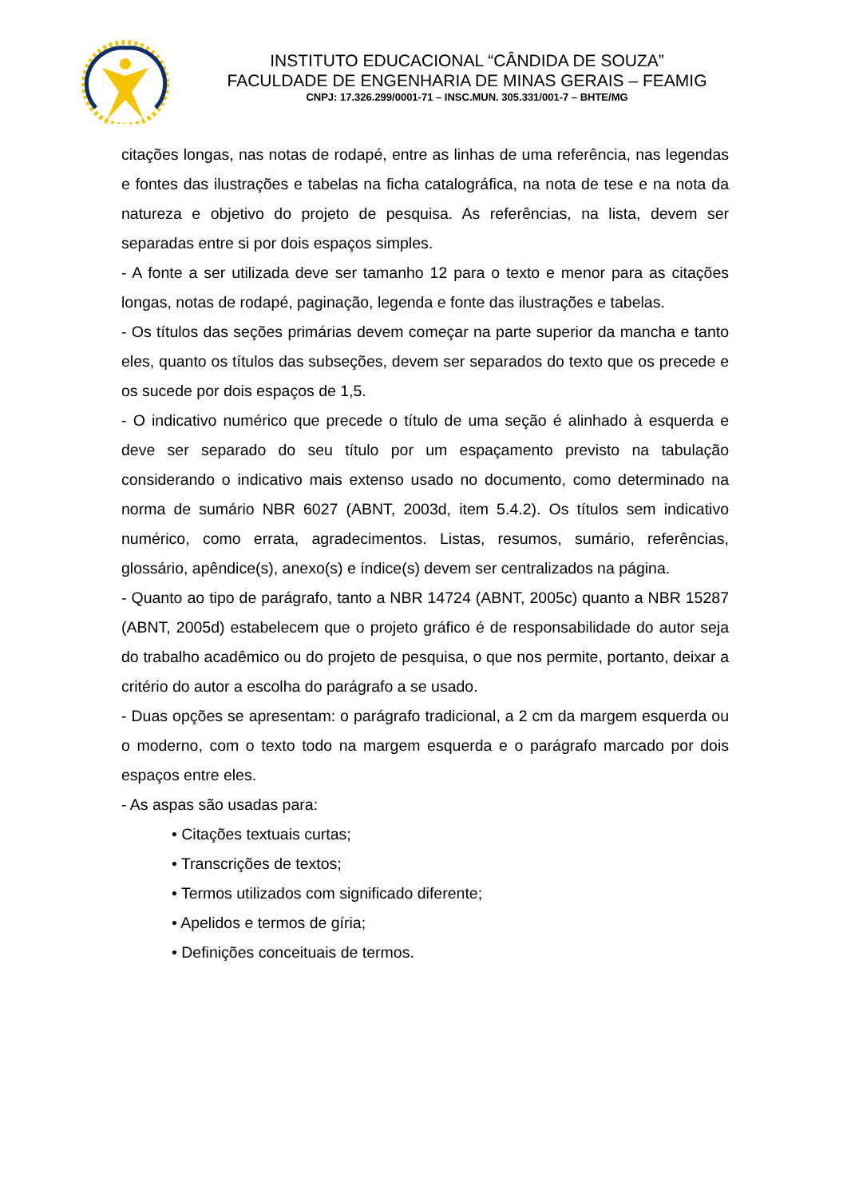INSTITUTO EDUCACIONAL “CÂNDIDA DE SOUZA”
FACULDADE DE ENGENHARIA DE MINAS GERAIS – FEAMIG
CNPJ: 17.326.299/0001-71 – INSC.MUN. 305.331/001-7 – BHTE/MG
citações longas, nas notas de rodapé, entre as linhas de uma referência, nas legendas e fontes das ilustrações e tabelas na ficha catalográfica, na nota de tese e na nota da natureza e objetivo do projeto de pesquisa. As referências, na lista, devem ser separadas entre si por dois espaços simples.
- A fonte a ser utilizada deve ser tamanho 12 para o texto e menor para as citações longas, notas de rodapé, paginação, legenda e fonte das ilustrações e tabelas.
- Os títulos das seções primárias devem começar na parte superior da mancha e tanto eles, quanto os títulos das subseções, devem ser separados do texto que os precede e os sucede por dois espaços de 1,5.
- O indicativo numérico que precede o título de uma seção é alinhado à esquerda e deve ser separado do seu título por um espaçamento previsto na tabulação considerando o indicativo mais extenso usado no documento, como determinado na norma de sumário NBR 6027 (ABNT, 2003d, item 5.4.2). Os títulos sem indicativo numérico, como errata, agradecimentos. Listas, resumos, sumário, referências, glossário, apêndice(s), anexo(s) e índice(s) devem ser centralizados na página.
- Quanto ao tipo de parágrafo, tanto a NBR 14724 (ABNT, 2005c) quanto a NBR 15287 (ABNT, 2005d) estabelecem que o projeto gráfico é de responsabilidade do autor seja do trabalho acadêmico ou do projeto de pesquisa, o que nos permite, portanto, deixar a critério do autor a escolha do parágrafo a se usado.
- Duas opções se apresentam: o parágrafo tradicional, a 2 cm da margem esquerda ou o moderno, com o texto todo na margem esquerda e o parágrafo marcado por dois espaços entre eles.
- As aspas são usadas para:
• Citações textuais curtas;
• Transcrições de textos;
• Termos utilizados com significado diferente;
• Apelidos e termos de gíria;
• Definições conceituais de termos.